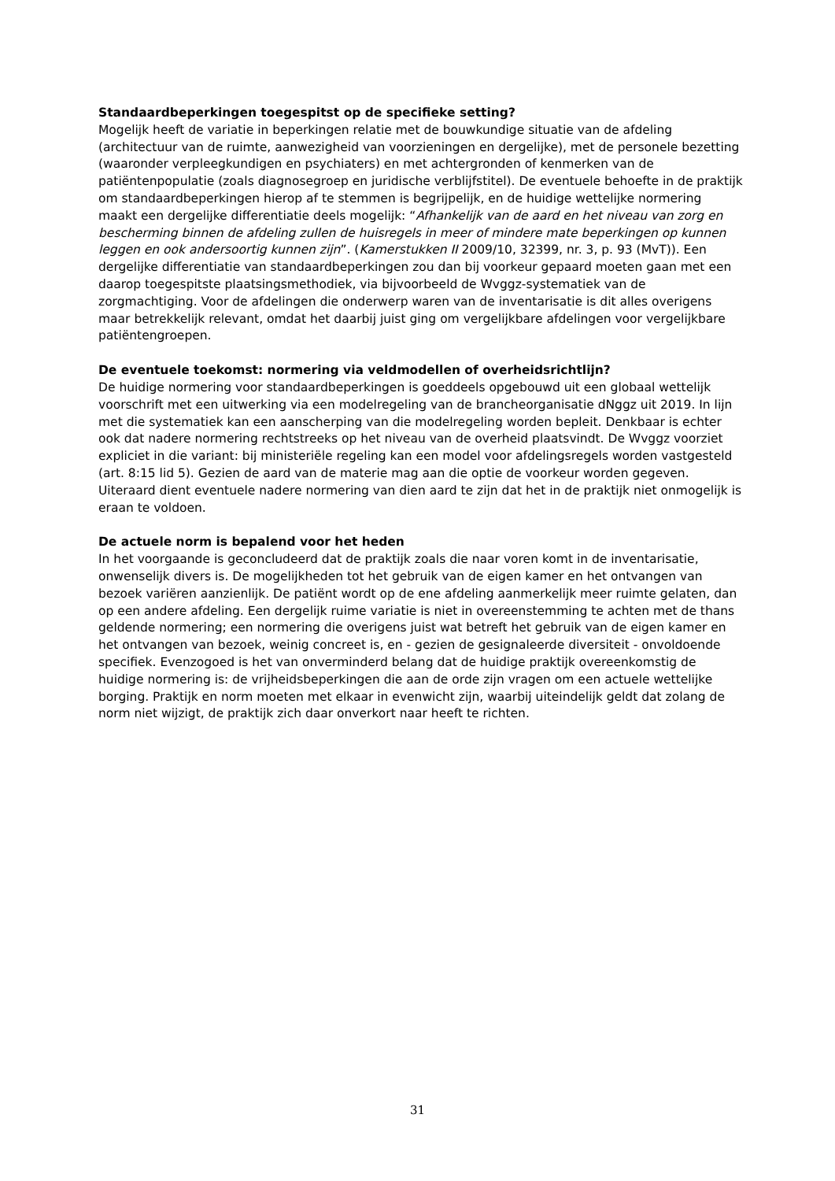Standaardbeperkingen toegespitst op de specifieke setting?
Mogelijk heeft de variatie in beperkingen relatie met de bouwkundige situatie van de afdeling (architectuur van de ruimte, aanwezigheid van voorzieningen en dergelijke), met de personele bezetting (waaronder verpleegkundigen en psychiaters) en met achtergronden of kenmerken van de patiëntenpopulatie (zoals diagnosegroep en juridische verblijfstitel). De eventuele behoefte in de praktijk om standaardbeperkingen hierop af te stemmen is begrijpelijk, en de huidige wettelijke normering maakt een dergelijke differentiatie deels mogelijk: “Afhankelijk van de aard en het niveau van zorg en bescherming binnen de afdeling zullen de huisregels in meer of mindere mate beperkingen op kunnen leggen en ook andersoortig kunnen zijn”. (Kamerstukken II 2009/10, 32399, nr. 3, p. 93 (MvT)). Een dergelijke differentiatie van standaardbeperkingen zou dan bij voorkeur gepaard moeten gaan met een daarop toegespitste plaatsingsmethodiek, via bijvoorbeeld de Wvggz-systematiek van de zorgmachtiging. Voor de afdelingen die onderwerp waren van de inventarisatie is dit alles overigens maar betrekkelijk relevant, omdat het daarbij juist ging om vergelijkbare afdelingen voor vergelijkbare patiëntengroepen.
De eventuele toekomst: normering via veldmodellen of overheidsrichtlijn?
De huidige normering voor standaardbeperkingen is goeddeels opgebouwd uit een globaal wettelijk voorschrift met een uitwerking via een modelregeling van de brancheorganisatie dNggz uit 2019. In lijn met die systematiek kan een aanscherping van die modelregeling worden bepleit. Denkbaar is echter ook dat nadere normering rechtstreeks op het niveau van de overheid plaatsvindt. De Wvggz voorziet expliciet in die variant: bij ministeriële regeling kan een model voor afdelingsregels worden vastgesteld (art. 8:15 lid 5). Gezien de aard van de materie mag aan die optie de voorkeur worden gegeven. Uiteraard dient eventuele nadere normering van dien aard te zijn dat het in de praktijk niet onmogelijk is eraan te voldoen.
De actuele norm is bepalend voor het heden
In het voorgaande is geconcludeerd dat de praktijk zoals die naar voren komt in de inventarisatie, onwenselijk divers is. De mogelijkheden tot het gebruik van de eigen kamer en het ontvangen van bezoek variëren aanzienlijk. De patiënt wordt op de ene afdeling aanmerkelijk meer ruimte gelaten, dan op een andere afdeling. Een dergelijk ruime variatie is niet in overeenstemming te achten met de thans geldende normering; een normering die overigens juist wat betreft het gebruik van de eigen kamer en het ontvangen van bezoek, weinig concreet is, en - gezien de gesignaleerde diversiteit - onvoldoende specifiek. Evenzogoed is het van onverminderd belang dat de huidige praktijk overeenkomstig de huidige normering is: de vrijheidsbeperkingen die aan de orde zijn vragen om een actuele wettelijke borging. Praktijk en norm moeten met elkaar in evenwicht zijn, waarbij uiteindelijk geldt dat zolang de norm niet wijzigt, de praktijk zich daar onverkort naar heeft te richten.
31